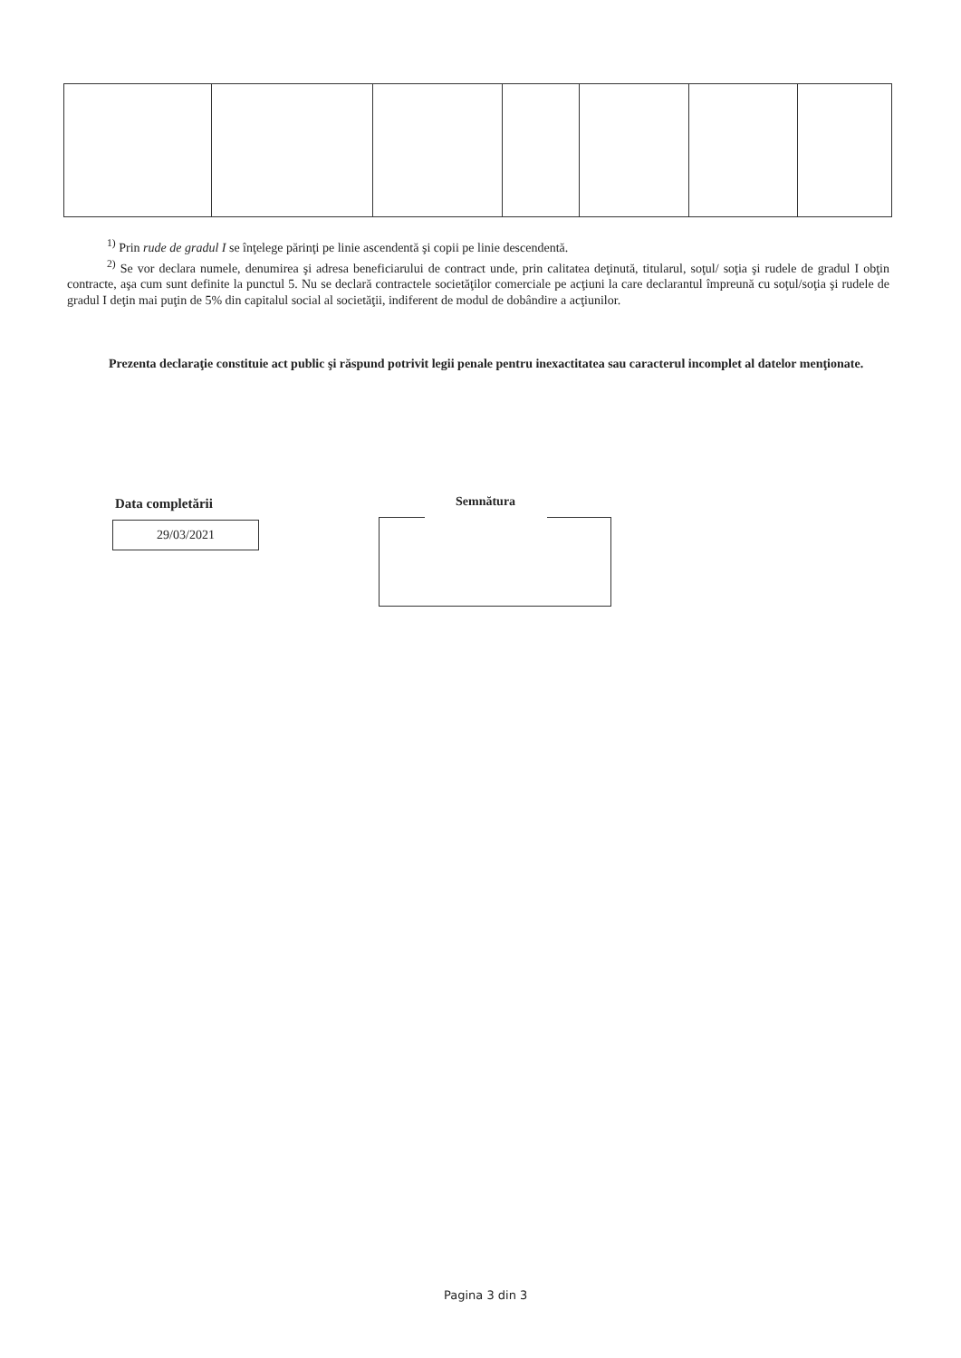<sup>1)</sup> Prin rude de gradul I se înţelege părinţi pe linie ascendentă şi copii pe linie descendentă.
<sup>2)</sup> Se vor declara numele, denumirea şi adresa beneficiarului de contract unde, prin calitatea deţinută, titularul, soţul/ soţia şi rudele de gradul I obţin contracte, aşa cum sunt definite la punctul 5. Nu se declară contractele societăţilor comerciale pe acţiuni la care declarantul împreună cu soţul/soţia şi rudele de gradul I deţin mai puţin de 5% din capitalul social al societăţii, indiferent de modul de dobândire a acţiunilor.
Prezenta declaraţie constituie act public şi răspund potrivit legii penale pentru inexactitatea sau caracterul incomplet al datelor menţionate.
Data completării
29/03/2021
Semnătura
Pagina 3 din 3